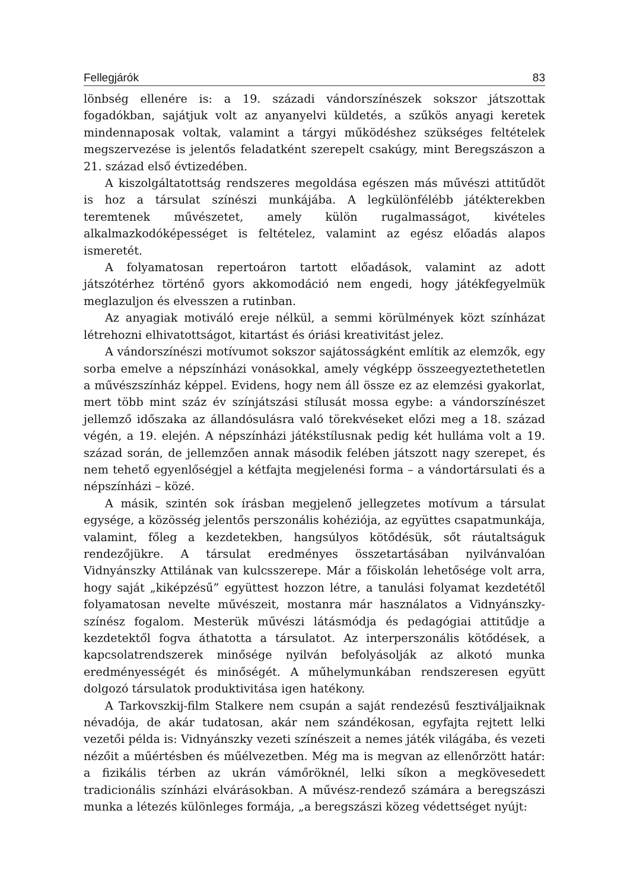Fellegjárók 83
lönbség ellenére is: a 19. századi vándorszínészek sokszor játszottak fogadókban, sajátjuk volt az anyanyelvi küldetés, a szűkös anyagi keretek mindennaposak voltak, valamint a tárgyi működéshez szükséges feltételek megszervezése is jelentős feladatként szerepelt csakúgy, mint Beregszászon a 21. század első évtizedében.
A kiszolgáltatottság rendszeres megoldása egészen más művészi attitűdöt is hoz a társulat színészi munkájába. A legkülönfélébb játékterekben teremtenek művészetet, amely külön rugalmasságot, kivételes alkalmazkodóképességet is feltételez, valamint az egész előadás alapos ismeretét.
A folyamatosan repertoáron tartott előadások, valamint az adott játszótérhez történő gyors akkomodáció nem engedi, hogy játékfegyelmük meglazuljon és elvesszen a rutinban.
Az anyagiak motiváló ereje nélkül, a semmi körülmények közt színházat létrehozni elhivatottságot, kitartást és óriási kreativitást jelez.
A vándorszínészi motívumot sokszor sajátosságként említik az elemzők, egy sorba emelve a népszínházi vonásokkal, amely végképp összeegyeztethetetlen a művészszínház képpel. Evidens, hogy nem áll össze ez az elemzési gyakorlat, mert több mint száz év színjátszási stílusát mossa egybe: a vándorszínészet jellemző időszaka az állandósulásra való törekvéseket előzi meg a 18. század végén, a 19. elején. A népszínházi játékstílusnak pedig két hulláma volt a 19. század során, de jellemzően annak második felében játszott nagy szerepet, és nem tehető egyenlőségjel a kétfajta megjelenési forma – a vándortársulati és a népszínházi – közé.
A másik, szintén sok írásban megjelenő jellegzetes motívum a társulat egysége, a közösség jelentős perszonális kohéziója, az együttes csapatmunkája, valamint, főleg a kezdetekben, hangsúlyos kötődésük, sőt ráutaltságuk rendezőjükre. A társulat eredményes összetartásában nyilvánvalóan Vidnyánszky Attilának van kulcsszerepe. Már a főiskolán lehetősége volt arra, hogy saját „kiképzésű” együttest hozzon létre, a tanulási folyamat kezdetétől folyamatosan nevelte művészeit, mostanra már használatos a Vidnyánszky-színész fogalom. Mesterük művészi látásmódja és pedagógiai attitűdje a kezdetektől fogva áthatotta a társulatot. Az interperszonális kötődések, a kapcsolatrendszerek minősége nyilván befolyásolják az alkotó munka eredményességét és minőségét. A műhelymunkában rendszeresen együtt dolgozó társulatok produktivitása igen hatékony.
A Tarkovszkij-film Stalkere nem csupán a saját rendezésű fesztiváljaiknak névadója, de akár tudatosan, akár nem szándékosan, egyfajta rejtett lelki vezetői példa is: Vidnyánszky vezeti színészeit a nemes játék világába, és vezeti nézőit a műértésben és műélvezetben. Még ma is megvan az ellenőrzött határ: a fizikális térben az ukrán vámőröknél, lelki síkon a megkövesedett tradicionális színházi elvárásokban. A művész-rendező számára a beregszászi munka a létezés különleges formája, „a beregszászi közeg védettséget nyújt: